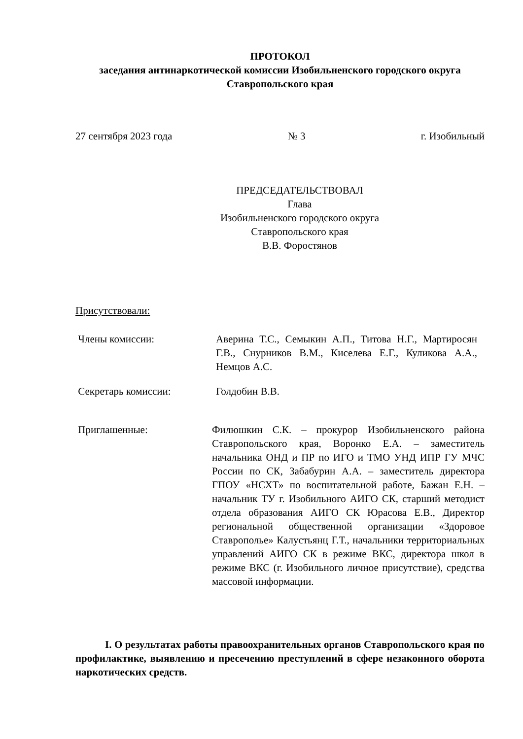ПРОТОКОЛ
заседания антинаркотической комиссии Изобильненского городского округа Ставропольского края
27 сентября 2023 года № 3 г. Изобильный
ПРЕДСЕДАТЕЛЬСТВОВАЛ
Глава
Изобильненского городского округа
Ставропольского края
В.В. Форостянов
Присутствовали:
Члены комиссии:
Аверина Т.С., Семыкин А.П., Титова Н.Г., Мартиросян Г.В., Снурников В.М., Киселева Е.Г., Куликова А.А., Немцов А.С.
Секретарь комиссии:
Голдобин В.В.
Приглашенные:
Филюшкин С.К. – прокурор Изобильненского района Ставропольского края, Воронко Е.А. – заместитель начальника ОНД и ПР по ИГО и ТМО УНД ИПР ГУ МЧС России по СК, Забабурин А.А. – заместитель директора ГПОУ «НСХТ» по воспитательной работе, Бажан Е.Н. – начальник ТУ г. Изобильного АИГО СК, старший методист отдела образования АИГО СК Юрасова Е.В., Директор региональной общественной организации «Здоровое Ставрополье» Калустьянц Г.Т., начальники территориальных управлений АИГО СК в режиме ВКС, директора школ в режиме ВКС (г. Изобильного личное присутствие), средства массовой информации.
I. О результатах работы правоохранительных органов Ставропольского края по профилактике, выявлению и пресечению преступлений в сфере незаконного оборота наркотических средств.